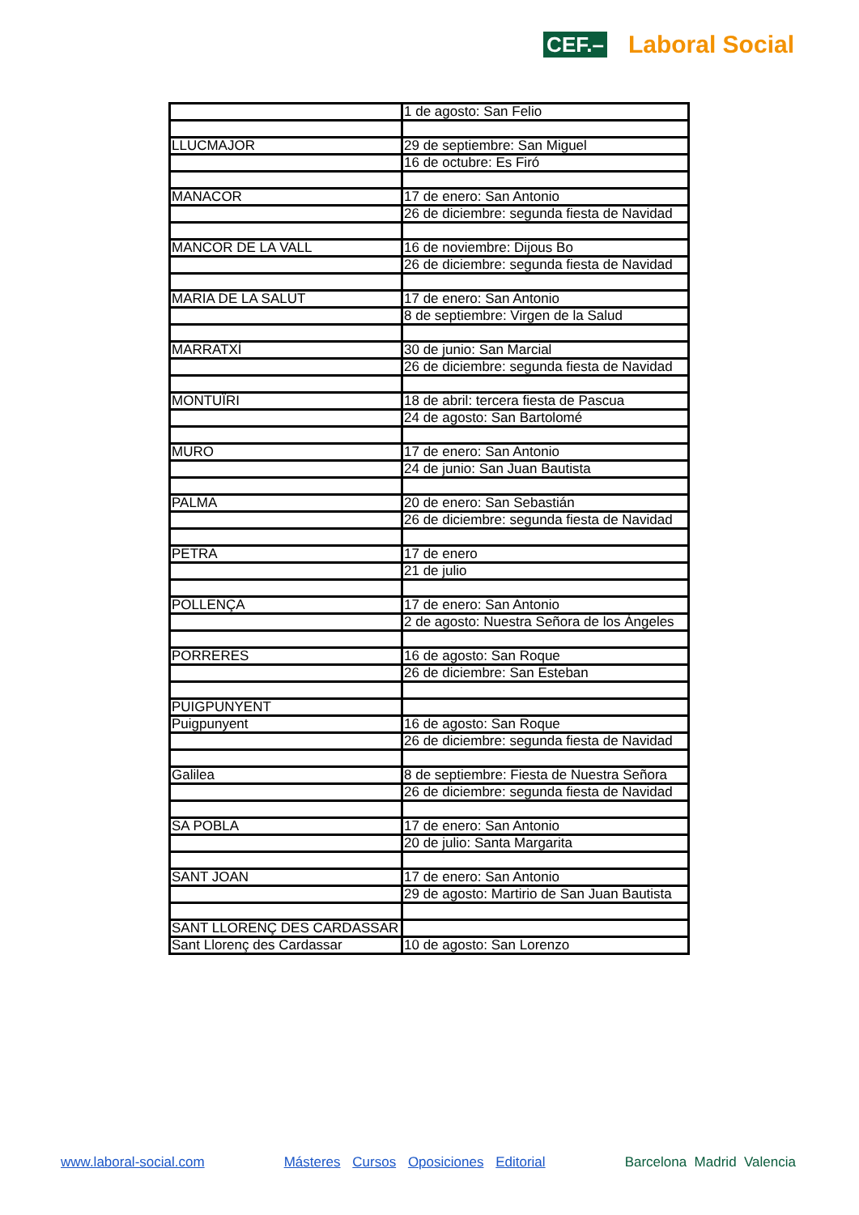CEF.– Laboral Social
| | 1 de agosto: San Felio |
| LLUCMAJOR | 29 de septiembre: San Miguel |
| | 16 de octubre: Es Firó |
| MANACOR | 17 de enero: San Antonio |
| | 26 de diciembre: segunda fiesta de Navidad |
| MANCOR DE LA VALL | 16 de noviembre: Dijous Bo |
| | 26 de diciembre: segunda fiesta de Navidad |
| MARIA DE LA SALUT | 17 de enero: San Antonio |
| | 8 de septiembre: Virgen de la Salud |
| MARRATXÍ | 30 de junio: San Marcial |
| | 26 de diciembre: segunda fiesta de Navidad |
| MONTUÏRI | 18 de abril: tercera fiesta de Pascua |
| | 24 de agosto: San Bartolomé |
| MURO | 17 de enero: San Antonio |
| | 24 de junio: San Juan Bautista |
| PALMA | 20 de enero: San Sebastián |
| | 26 de diciembre: segunda fiesta de Navidad |
| PETRA | 17 de enero |
| | 21 de julio |
| POLLENÇA | 17 de enero: San Antonio |
| | 2 de agosto: Nuestra Señora de los Ángeles |
| PORRERES | 16 de agosto: San Roque |
| | 26 de diciembre: San Esteban |
| PUIGPUNYENT | |
| Puigpunyent | 16 de agosto: San Roque |
| | 26 de diciembre: segunda fiesta de Navidad |
| Galilea | 8 de septiembre: Fiesta de Nuestra Señora |
| | 26 de diciembre: segunda fiesta de Navidad |
| SA POBLA | 17 de enero: San Antonio |
| | 20 de julio: Santa Margarita |
| SANT JOAN | 17 de enero: San Antonio |
| | 29 de agosto: Martirio de San Juan Bautista |
| SANT LLORENÇ DES CARDASSAR | |
| Sant Llorenç des Cardassar | 10 de agosto: San Lorenzo |
www.laboral-social.com Másteres Cursos Oposiciones Editorial Barcelona Madrid Valencia